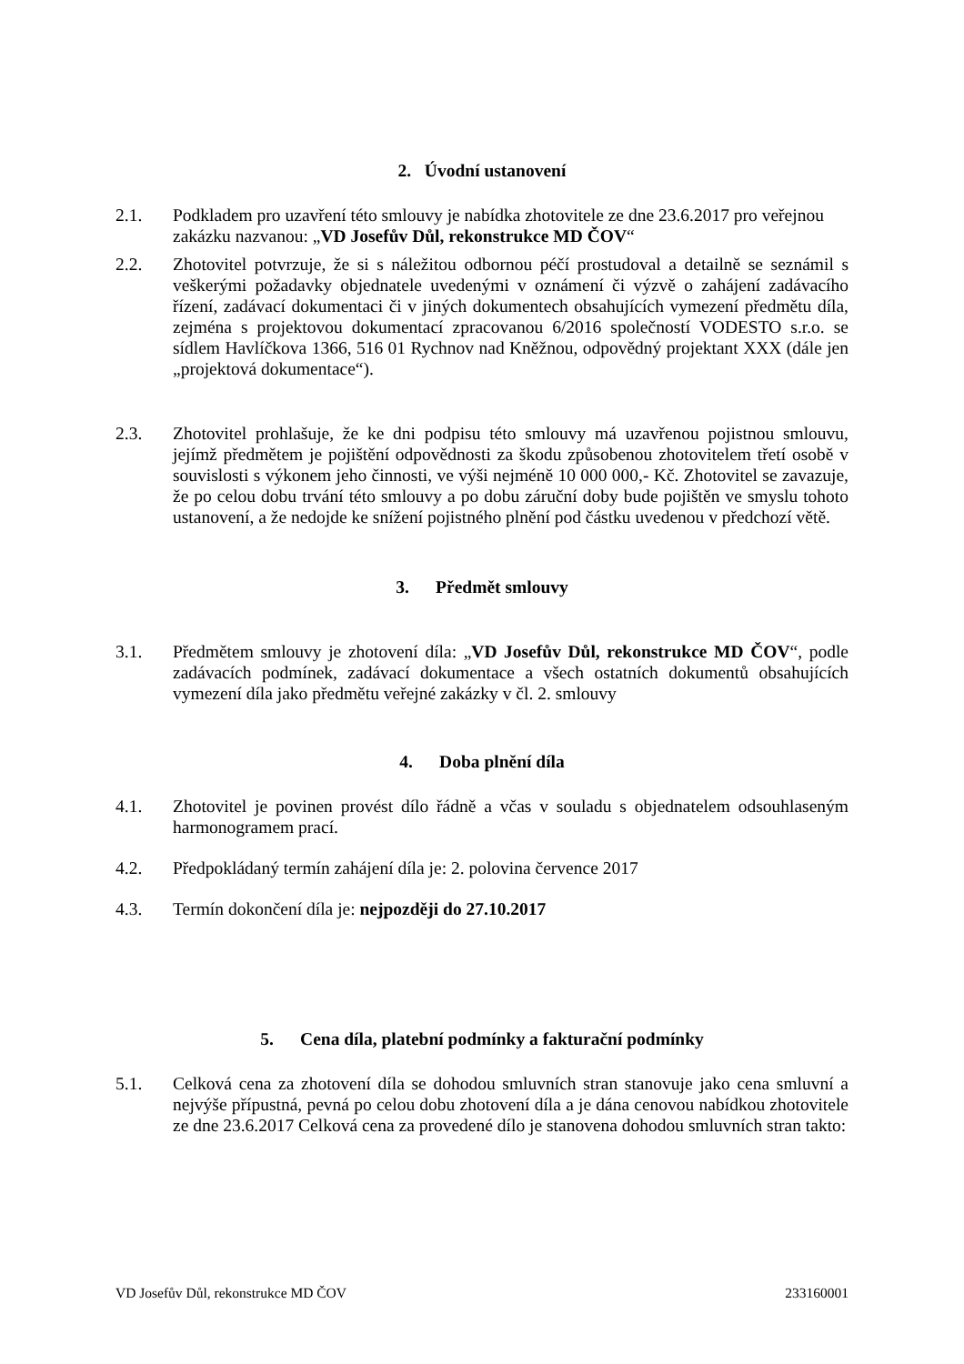2. Úvodní ustanovení
2.1. Podkladem pro uzavření této smlouvy je nabídka zhotovitele ze dne 23.6.2017 pro veřejnou zakázku nazvanou: „VD Josefův Důl, rekonstrukce MD ČOV“
2.2. Zhotovitel potvrzuje, že si s náležitou odbornou péčí prostudoval a detailně se seznámil s veškerými požadavky objednatele uvedenými v oznámení či výzvě o zahájení zadávacího řízení, zadávací dokumentaci či v jiných dokumentech obsahujících vymezení předmětu díla, zejména s projektovou dokumentací zpracovanou 6/2016 společností VODESTO s.r.o. se sídlem Havlíčkova 1366, 516 01 Rychnov nad Kněžnou, odpovědný projektant XXX (dále jen „projektová dokumentace“).
2.3. Zhotovitel prohlašuje, že ke dni podpisu této smlouvy má uzavřenou pojistnou smlouvu, jejímž předmětem je pojištění odpovědnosti za škodu způsobenou zhotovitelem třetí osobě v souvislosti s výkonem jeho činnosti, ve výši nejméně 10 000 000,- Kč. Zhotovitel se zavazuje, že po celou dobu trvání této smlouvy a po dobu záruční doby bude pojištěn ve smyslu tohoto ustanovení, a že nedojde ke snížení pojistného plnění pod částku uvedenou v předchozí větě.
3. Předmět smlouvy
3.1. Předmětem smlouvy je zhotovení díla: „VD Josefův Důl, rekonstrukce MD ČOV“, podle zadávacích podmínek, zadávací dokumentace a všech ostatních dokumentů obsahujících vymezení díla jako předmětu veřejné zakázky v čl. 2. smlouvy
4. Doba plnění díla
4.1. Zhotovitel je povinen provést dílo řádně a včas v souladu s objednatelem odsouhlaseným harmonogramem prací.
4.2. Předpokládaný termín zahájení díla je: 2. polovina července 2017
4.3. Termín dokončení díla je: nejpozději do 27.10.2017
5. Cena díla, platební podmínky a fakturační podmínky
5.1. Celková cena za zhotovení díla se dohodou smluvních stran stanovuje jako cena smluvní a nejvýše přípustná, pevná po celou dobu zhotovení díla a je dána cenovou nabídkou zhotovitele ze dne 23.6.2017 Celková cena za provedené dílo je stanovena dohodou smluvních stran takto:
VD Josefův Důl, rekonstrukce MD ČOV 233160001